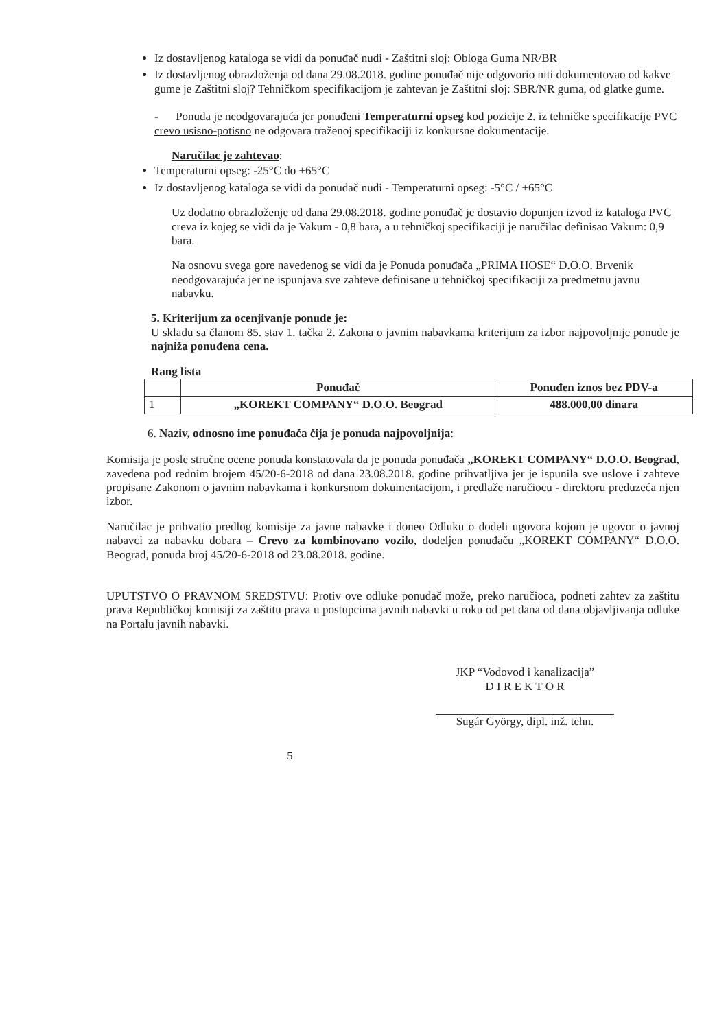Iz dostavljenog kataloga se vidi da ponuđač nudi - Zaštitni sloj: Obloga Guma NR/BR
Iz dostavljenog obrazloženja od dana 29.08.2018. godine ponuđač nije odgovorio niti dokumentovao od kakve gume je Zaštitni sloj? Tehničkom specifikacijom je zahtevan je Zaštitni sloj: SBR/NR guma, od glatke gume.
- Ponuda je neodgovarajuća jer ponuđeni Temperaturni opseg kod pozicije 2. iz tehničke specifikacije PVC crevo usisno-potisno ne odgovara traženoj specifikaciji iz konkursne dokumentacije.
Naručilac je zahtevao:
Temperaturni opseg: -25°C do +65°C
Iz dostavljenog kataloga se vidi da ponuđač nudi - Temperaturni opseg: -5°C / +65°C
Uz dodatno obrazloženje od dana 29.08.2018. godine ponuđač je dostavio dopunjen izvod iz kataloga PVC creva iz kojeg se vidi da je Vakum - 0,8 bara, a u tehničkoj specifikaciji je naručilac definisao Vakum: 0,9 bara.
Na osnovu svega gore navedenog se vidi da je Ponuda ponuđača „PRIMA HOSE“ D.O.O. Brvenik neodgovarajuća jer ne ispunjava sve zahteve definisane u tehničkoj specifikaciji za predmetnu javnu nabavku.
5. Kriterijum za ocenjivanje ponude je:
U skladu sa članom 85. stav 1. tačka 2. Zakona o javnim nabavkama kriterijum za izbor najpovoljnije ponude je najniža ponuđena cena.
Rang lista
| | Ponuđač | Ponuđen iznos bez PDV-a |
| --- | --- | --- |
| 1 | „KOREKT COMPANY“ D.O.O. Beograd | 488.000,00 dinara |
6. Naziv, odnosno ime ponuđača čija je ponuda najpovoljnija:
Komisija je posle stručne ocene ponuda konstatovala da je ponuda ponuđača „KOREKT COMPANY“ D.O.O. Beograd, zavedena pod rednim brojem 45/20-6-2018 od dana 23.08.2018. godine prihvatljiva jer je ispunila sve uslove i zahteve propisane Zakonom o javnim nabavkama i konkursnom dokumentacijom, i predlaže naručiocu - direktoru preduzeća njen izbor.
Naručilac je prihvatio predlog komisije za javne nabavke i doneo Odluku o dodeli ugovora kojom je ugovor o javnoj nabavci za nabavku dobara – Crevo za kombinovano vozilo, dodeljen ponuđaču „KOREKT COMPANY“ D.O.O. Beograd, ponuda broj 45/20-6-2018 od 23.08.2018. godine.
UPUTSTVO O PRAVNOM SREDSTVU: Protiv ove odluke ponuđač može, preko naručioca, podneti zahtev za zaštitu prava Republičkoj komisiji za zaštitu prava u postupcima javnih nabavki u roku od pet dana od dana objavljivanja odluke na Portalu javnih nabavki.
JKP “Vodovod i kanalizacija”
D I R E K T O R
Sugár György, dipl. inž. tehn.
5